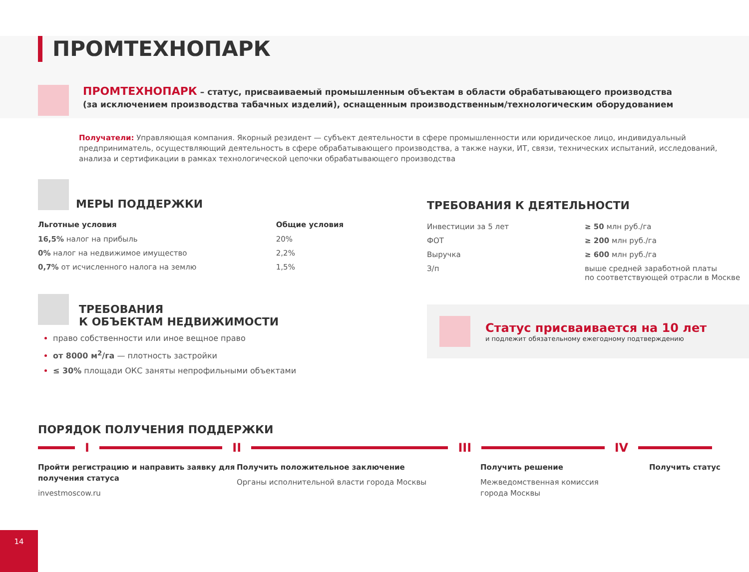ПРОМТЕХНОПАРК
ПРОМТЕХНОПАРК – статус, присваиваемый промышленным объектам в области обрабатывающего производства
(за исключением производства табачных изделий), оснащенным производственным/технологическим оборудованием
Получатели: Управляющая компания. Якорный резидент — субъект деятельности в сфере промышленности или юридическое лицо, индивидуальный предприниматель, осуществляющий деятельность в сфере обрабатывающего производства, а также науки, ИТ, связи, технических испытаний, исследований, анализа и сертификации в рамках технологической цепочки обрабатывающего производства
МЕРЫ ПОДДЕРЖКИ
| Льготные условия | Общие условия |
| --- | --- |
| 16,5% налог на прибыль | 20% |
| 0% налог на недвижимое имущество | 2,2% |
| 0,7% от исчисленного налога на землю | 1,5% |
ТРЕБОВАНИЯ
К ОБЪЕКТАМ НЕДВИЖИМОСТИ
право собственности или иное вещное право
от 8000 м<sup>2</sup>/га — плотность застройки
≤ 30% площади ОКС заняты непрофильными объектами
ТРЕБОВАНИЯ К ДЕЯТЕЛЬНОСТИ
| Инвестиции за 5 лет | ≥ 50 млн руб./га |
| ФОТ | ≥ 200 млн руб./га |
| Выручка | ≥ 600 млн руб./га |
| З/п | выше средней заработной платы по соответствующей отрасли в Москве |
Статус присваивается на 10 лет
и подлежит обязательному ежегодному подтверждению
ПОРЯДОК ПОЛУЧЕНИЯ ПОДДЕРЖКИ
I II III IV
Пройти регистрацию и направить заявку для получения статуса
investmoscow.ru
Получить положительное заключение
Органы исполнительной власти города Москвы
Получить решение
Межведомственная комиссия
города Москвы
Получить статус
14